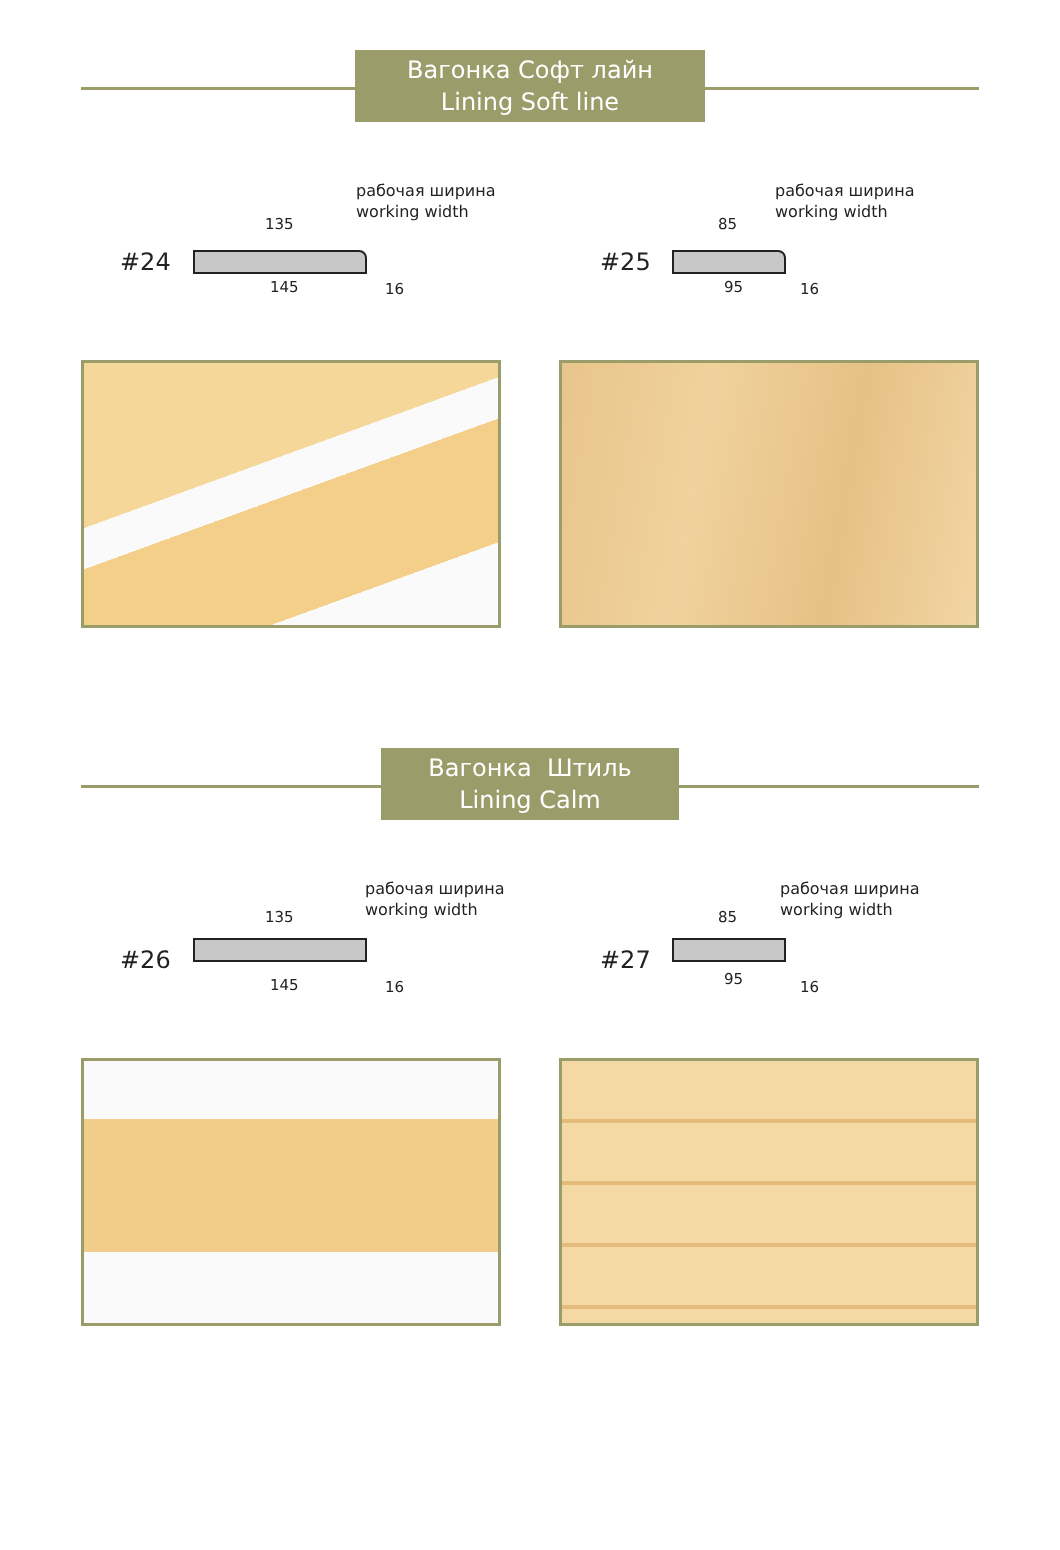Вагонка Софт лайн
Lining Soft line
#24
рабочая ширина
working width
135
145 16
#25
рабочая ширина
working width
85
95 16
Вагонка Штиль
Lining Calm
#26
рабочая ширина
working width
135
145 16
#27
рабочая ширина
working width
85
95 16